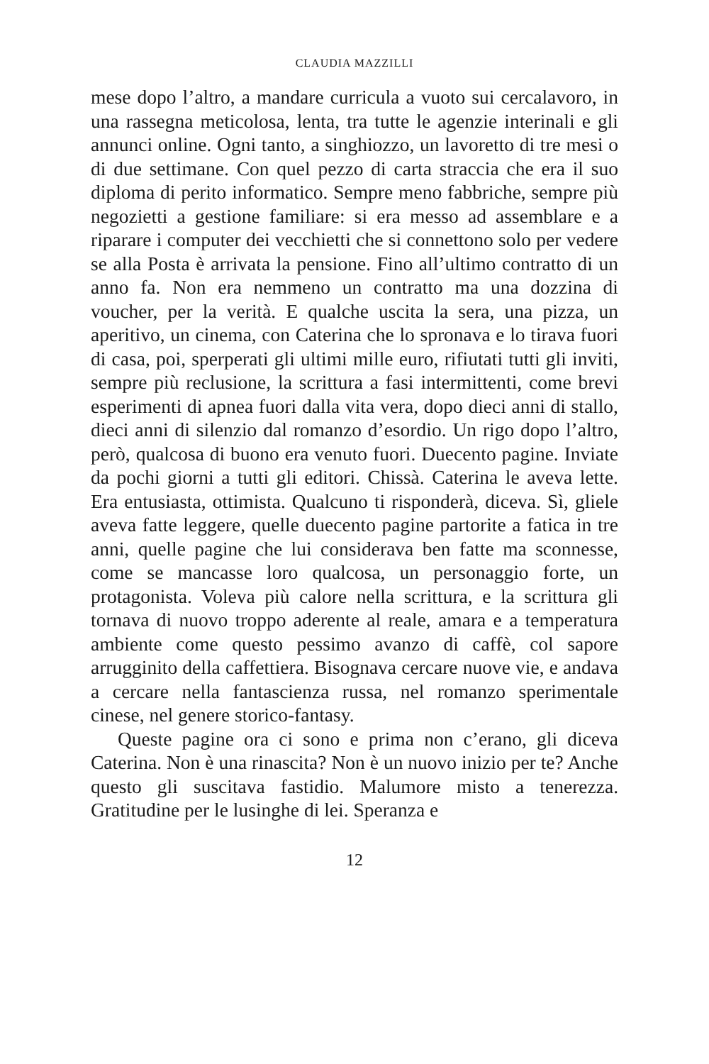CLAUDIA MAZZILLI
mese dopo l’altro, a mandare curricula a vuoto sui cercala­voro, in una rassegna meticolosa, lenta, tra tutte le agenzie interinali e gli annunci online. Ogni tanto, a singhiozzo, un lavoretto di tre mesi o di due settimane. Con quel pezzo di carta straccia che era il suo diploma di perito informatico. Sempre meno fabbriche, sempre più negozietti a gestione familiare: si era messo ad assemblare e a riparare i compu­ter dei vecchietti che si connettono solo per vedere se alla Posta è arrivata la pensione. Fino all’ultimo contratto di un anno fa. Non era nemmeno un contratto ma una dozzina di voucher, per la verità. E qualche uscita la sera, una pizza, un aperitivo, un cinema, con Caterina che lo spronava e lo tirava fuori di casa, poi, sperperati gli ultimi mille euro, rifiu­tati tutti gli inviti, sempre più reclusione, la scrittura a fasi intermittenti, come brevi esperimenti di apnea fuori dalla vita vera, dopo dieci anni di stallo, dieci anni di silenzio dal romanzo d’esordio. Un rigo dopo l’altro, però, qualcosa di buono era venuto fuori. Duecento pagine. Inviate da po­chi giorni a tutti gli editori. Chissà. Caterina le aveva lette. Era entusiasta, ottimista. Qualcuno ti risponderà, diceva. Sì, gliele aveva fatte leggere, quelle duecento pagine partorite a fatica in tre anni, quelle pagine che lui considerava ben fatte ma sconnesse, come se mancasse loro qualcosa, un personaggio forte, un protagonista. Voleva più calore nella scrittura, e la scrittura gli tornava di nuovo troppo aderen­te al reale, amara e a temperatura ambiente come questo pessimo avanzo di caffè, col sapore arrugginito della caffet­tiera. Bisognava cercare nuove vie, e andava a cercare nella fantascienza russa, nel romanzo sperimentale cinese, nel genere storico-fantasy.
Queste pagine ora ci sono e prima non c’erano, gli di­ceva Caterina. Non è una rinascita? Non è un nuovo inizio per te? Anche questo gli suscitava fastidio. Malumore misto a tenerezza. Gratitudine per le lusinghe di lei. Speranza e
12